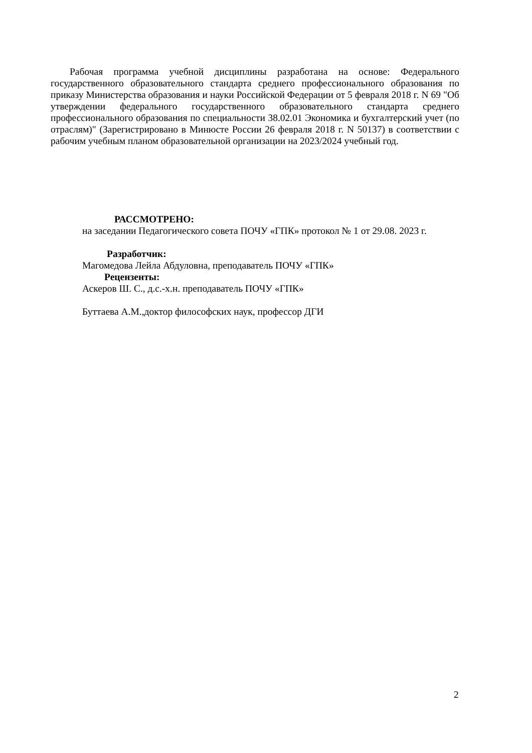Рабочая программа учебной дисциплины разработана на основе: Федерального государственного образовательного стандарта среднего профессионального образования по приказу Министерства образования и науки Российской Федерации от 5 февраля 2018 г. N 69 "Об утверждении федерального государственного образовательного стандарта среднего профессионального образования по специальности 38.02.01 Экономика и бухгалтерский учет (по отраслям)" (Зарегистрировано в Минюсте России 26 февраля 2018 г. N 50137) в соответствии с рабочим учебным планом образовательной организации на 2023/2024 учебный год.
РАССМОТРЕНО:
на заседании Педагогического совета ПОЧУ «ГПК» протокол № 1 от 29.08. 2023 г.
Разработчик:
Магомедова Лейла Абдуловна, преподаватель ПОЧУ «ГПК»
Рецензенты:
Аскеров Ш. С., д.с.-х.н. преподаватель ПОЧУ «ГПК»
Буттаева А.М.,доктор философских наук, профессор ДГИ
2